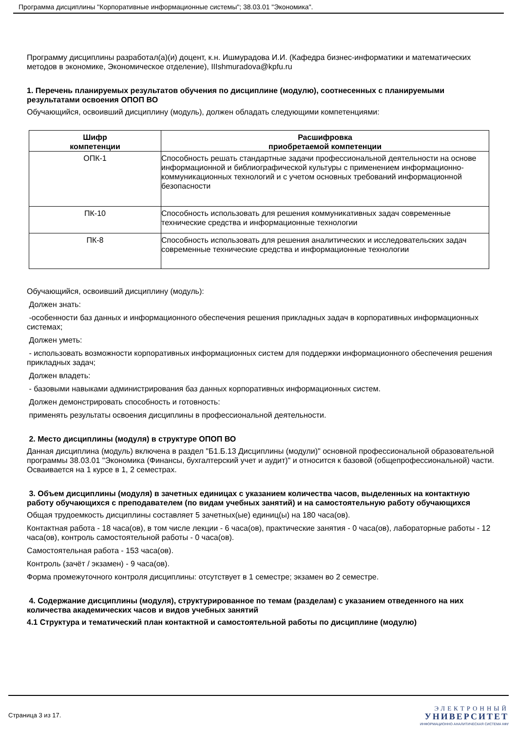Программа дисциплины "Корпоративные информационные системы"; 38.03.01 "Экономика".
Программу дисциплины разработал(а)(и) доцент, к.н. Ишмурадова И.И. (Кафедра бизнес-информатики и математических методов в экономике, Экономическое отделение), IIIshmuradova@kpfu.ru
1. Перечень планируемых результатов обучения по дисциплине (модулю), соотнесенных с планируемыми результатами освоения ОПОП ВО
Обучающийся, освоивший дисциплину (модуль), должен обладать следующими компетенциями:
| Шифр компетенции | Расшифровка приобретаемой компетенции |
| --- | --- |
| ОПК-1 | Способность решать стандартные задачи профессиональной деятельности на основе информационной и библиографической культуры с применением информационно-коммуникационных технологий и с учетом основных требований информационной безопасности |
| ПК-10 | Способность использовать для решения коммуникативных задач современные технические средства и информационные технологии |
| ПК-8 | Способность использовать для решения аналитических и исследовательских задач современные технические средства и информационные технологии |
Обучающийся, освоивший дисциплину (модуль):
Должен знать:
-особенности баз данных и информационного обеспечения решения прикладных задач в корпоративных информационных системах;
Должен уметь:
- использовать возможности корпоративных информационных систем для поддержки информационного обеспечения решения прикладных задач;
Должен владеть:
- базовыми навыками администрирования баз данных корпоративных информационных систем.
Должен демонстрировать способность и готовность:
применять результаты освоения дисциплины в профессиональной деятельности.
2. Место дисциплины (модуля) в структуре ОПОП ВО
Данная дисциплина (модуль) включена в раздел "Б1.Б.13 Дисциплины (модули)" основной профессиональной образовательной программы 38.03.01 "Экономика (Финансы, бухгалтерский учет и аудит)" и относится к базовой (общепрофессиональной) части.
Осваивается на 1 курсе в 1, 2 семестрах.
3. Объем дисциплины (модуля) в зачетных единицах с указанием количества часов, выделенных на контактную работу обучающихся с преподавателем (по видам учебных занятий) и на самостоятельную работу обучающихся
Общая трудоемкость дисциплины составляет 5 зачетных(ые) единиц(ы) на 180 часа(ов).
Контактная работа - 18 часа(ов), в том числе лекции - 6 часа(ов), практические занятия - 0 часа(ов), лабораторные работы - 12 часа(ов), контроль самостоятельной работы - 0 часа(ов).
Самостоятельная работа - 153 часа(ов).
Контроль (зачёт / экзамен) - 9 часа(ов).
Форма промежуточного контроля дисциплины: отсутствует в 1 семестре; экзамен во 2 семестре.
4. Содержание дисциплины (модуля), структурированное по темам (разделам) с указанием отведенного на них количества академических часов и видов учебных занятий
4.1 Структура и тематический план контактной и самостоятельной работы по дисциплине (модулю)
Страница 3 из 17.
ЭЛЕКТРОННЫЙ
УНИВЕРСИТЕТ
ИНФОРМАЦИОННО АНАЛИТИЧЕСКАЯ СИСТЕМА КФУ